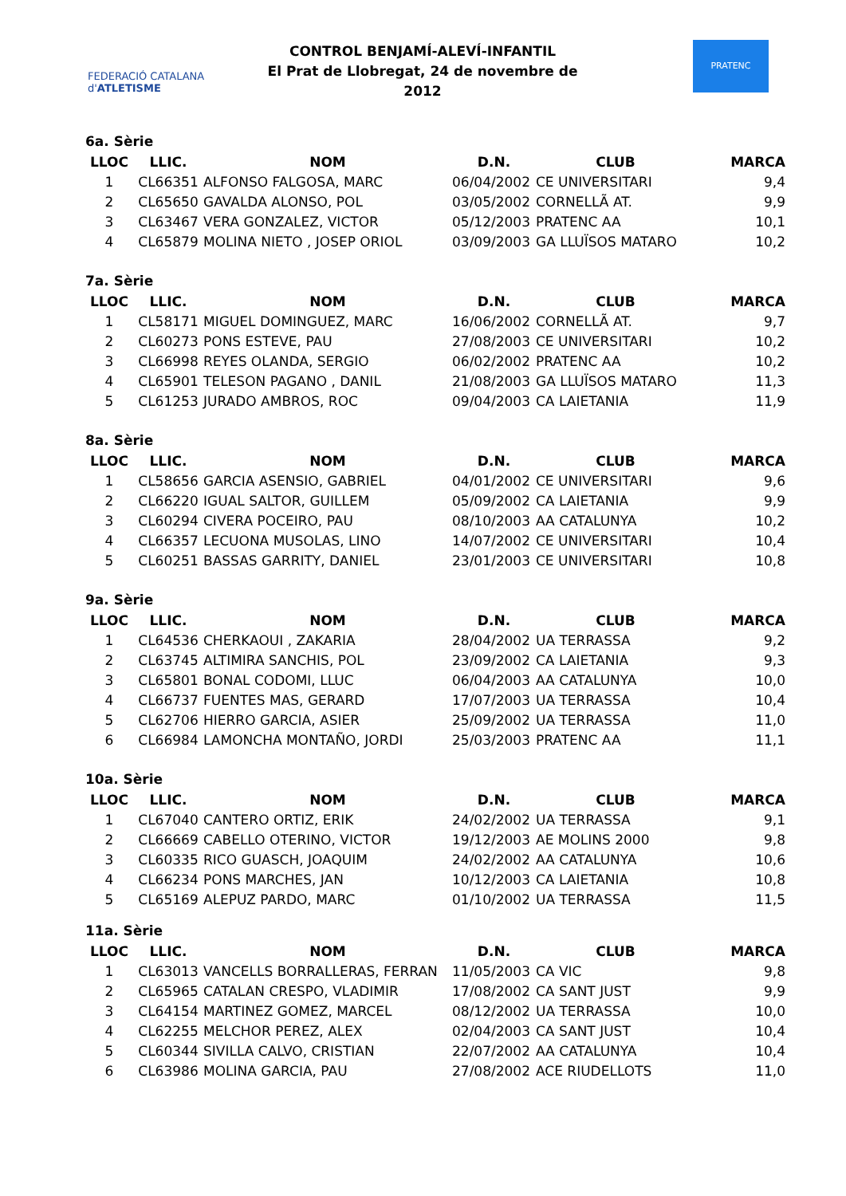FEDERACIÓ CATALANA d'ATLETISME
CONTROL BENJAMÍ-ALEVÍ-INFANTIL
El Prat de Llobregat, 24 de novembre de 2012
PRATENC
6a. Sèrie
| LLOC | LLIC. | NOM | D.N. | CLUB | MARCA |
| --- | --- | --- | --- | --- | --- |
| 1 | CL66351 | ALFONSO FALGOSA, MARC | 06/04/2002 | CE UNIVERSITARI | 9,4 |
| 2 | CL65650 | GAVALDA ALONSO, POL | 03/05/2002 | CORNELLÃ AT. | 9,9 |
| 3 | CL63467 | VERA GONZALEZ, VICTOR | 05/12/2003 | PRATENC AA | 10,1 |
| 4 | CL65879 | MOLINA NIETO , JOSEP ORIOL | 03/09/2003 | GA LLUÏSOS MATARO | 10,2 |
7a. Sèrie
| LLOC | LLIC. | NOM | D.N. | CLUB | MARCA |
| --- | --- | --- | --- | --- | --- |
| 1 | CL58171 | MIGUEL DOMINGUEZ, MARC | 16/06/2002 | CORNELLÃ AT. | 9,7 |
| 2 | CL60273 | PONS ESTEVE, PAU | 27/08/2003 | CE UNIVERSITARI | 10,2 |
| 3 | CL66998 | REYES OLANDA, SERGIO | 06/02/2002 | PRATENC AA | 10,2 |
| 4 | CL65901 | TELESON PAGANO , DANIL | 21/08/2003 | GA LLUÏSOS MATARO | 11,3 |
| 5 | CL61253 | JURADO AMBROS, ROC | 09/04/2003 | CA LAIETANIA | 11,9 |
8a. Sèrie
| LLOC | LLIC. | NOM | D.N. | CLUB | MARCA |
| --- | --- | --- | --- | --- | --- |
| 1 | CL58656 | GARCIA ASENSIO, GABRIEL | 04/01/2002 | CE UNIVERSITARI | 9,6 |
| 2 | CL66220 | IGUAL SALTOR, GUILLEM | 05/09/2002 | CA LAIETANIA | 9,9 |
| 3 | CL60294 | CIVERA POCEIRO, PAU | 08/10/2003 | AA CATALUNYA | 10,2 |
| 4 | CL66357 | LECUONA MUSOLAS, LINO | 14/07/2002 | CE UNIVERSITARI | 10,4 |
| 5 | CL60251 | BASSAS GARRITY, DANIEL | 23/01/2003 | CE UNIVERSITARI | 10,8 |
9a. Sèrie
| LLOC | LLIC. | NOM | D.N. | CLUB | MARCA |
| --- | --- | --- | --- | --- | --- |
| 1 | CL64536 | CHERKAOUI , ZAKARIA | 28/04/2002 | UA TERRASSA | 9,2 |
| 2 | CL63745 | ALTIMIRA SANCHIS, POL | 23/09/2002 | CA LAIETANIA | 9,3 |
| 3 | CL65801 | BONAL CODOMI, LLUC | 06/04/2003 | AA CATALUNYA | 10,0 |
| 4 | CL66737 | FUENTES MAS, GERARD | 17/07/2003 | UA TERRASSA | 10,4 |
| 5 | CL62706 | HIERRO GARCIA, ASIER | 25/09/2002 | UA TERRASSA | 11,0 |
| 6 | CL66984 | LAMONCHA MONTAÑO, JORDI | 25/03/2003 | PRATENC AA | 11,1 |
10a. Sèrie
| LLOC | LLIC. | NOM | D.N. | CLUB | MARCA |
| --- | --- | --- | --- | --- | --- |
| 1 | CL67040 | CANTERO ORTIZ, ERIK | 24/02/2002 | UA TERRASSA | 9,1 |
| 2 | CL66669 | CABELLO OTERINO, VICTOR | 19/12/2003 | AE MOLINS 2000 | 9,8 |
| 3 | CL60335 | RICO GUASCH, JOAQUIM | 24/02/2002 | AA CATALUNYA | 10,6 |
| 4 | CL66234 | PONS MARCHES, JAN | 10/12/2003 | CA LAIETANIA | 10,8 |
| 5 | CL65169 | ALEPUZ PARDO, MARC | 01/10/2002 | UA TERRASSA | 11,5 |
11a. Sèrie
| LLOC | LLIC. | NOM | D.N. | CLUB | MARCA |
| --- | --- | --- | --- | --- | --- |
| 1 | CL63013 | VANCELLS BORRALLERAS, FERRAN | 11/05/2003 | CA VIC | 9,8 |
| 2 | CL65965 | CATALAN CRESPO, VLADIMIR | 17/08/2002 | CA SANT JUST | 9,9 |
| 3 | CL64154 | MARTINEZ GOMEZ, MARCEL | 08/12/2002 | UA TERRASSA | 10,0 |
| 4 | CL62255 | MELCHOR PEREZ, ALEX | 02/04/2003 | CA SANT JUST | 10,4 |
| 5 | CL60344 | SIVILLA CALVO, CRISTIAN | 22/07/2002 | AA CATALUNYA | 10,4 |
| 6 | CL63986 | MOLINA GARCIA, PAU | 27/08/2002 | ACE RIUDELLOTS | 11,0 |